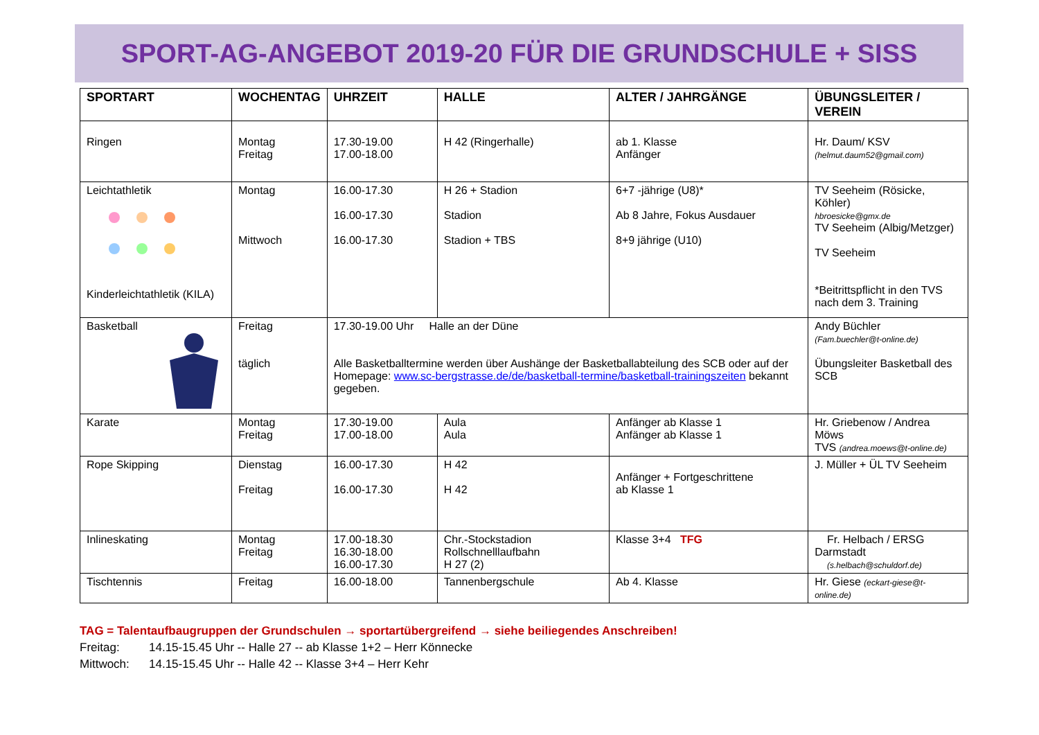SPORT-AG-ANGEBOT 2019-20 FÜR DIE GRUNDSCHULE + SISS
| SPORTART | WOCHENTAG | UHRZEIT | HALLE | ALTER / JAHRGÄNGE | ÜBUNGSLEITER / VEREIN |
| --- | --- | --- | --- | --- | --- |
| Ringen | Montag Freitag | 17.30-19.00 17.00-18.00 | H 42 (Ringerhalle) | ab 1. Klasse Anfänger | Hr. Daum/ KSV (helmut.daum52@gmail.com) |
| Leichtathletik Kinderleichtathletik (KILA) | Montag Mittwoch | 16.00-17.30 16.00-17.30 16.00-17.30 | H 26 + Stadion Stadion Stadion + TBS | 6+7 -jährige (U8)* Ab 8 Jahre, Fokus Ausdauer 8+9 jährige (U10) | TV Seeheim (Rösicke, Köhler) hbroesicke@gmx.de TV Seeheim (Albig/Metzger) TV Seeheim *Beitrittspflicht in den TVS nach dem 3. Training |
| Basketball | Freitag täglich | 17.30-19.00 Uhr Halle an der Düne Alle Basketballtermine werden über Aushänge der Basketballabteilung des SCB oder auf der Homepage: www.sc-bergstrasse.de/de/basketball-termine/basketball-trainingszeiten bekannt gegeben. | | | Andy Büchler (Fam.buechler@t-online.de) Übungsleiter Basketball des SCB |
| Karate | Montag Freitag | 17.30-19.00 17.00-18.00 | Aula Aula | Anfänger ab Klasse 1 Anfänger ab Klasse 1 | Hr. Griebenow / Andrea Möws TVS (andrea.moews@t-online.de) |
| Rope Skipping | Dienstag Freitag | 16.00-17.30 16.00-17.30 | H 42 H 42 | Anfänger + Fortgeschrittene ab Klasse 1 | J. Müller + ÜL TV Seeheim |
| Inlineskating | Montag Freitag | 17.00-18.30 16.30-18.00 16.00-17.30 | Chr.-Stockstadion Rollschnelllaufbahn H 27 (2) | Klasse 3+4 TFG | Fr. Helbach / ERSG Darmstadt (s.helbach@schuldorf.de) |
| Tischtennis | Freitag | 16.00-18.00 | Tannenbergschule | Ab 4. Klasse | Hr. Giese (eckart-giese@t-online.de) |
TAG = Talentaufbaugruppen der Grundschulen → sportartübergreifend → siehe beiliegendes Anschreiben!
Freitag: 14.15-15.45 Uhr -- Halle 27 -- ab Klasse 1+2 – Herr Könnecke
Mittwoch: 14.15-15.45 Uhr -- Halle 42 -- Klasse 3+4 – Herr Kehr